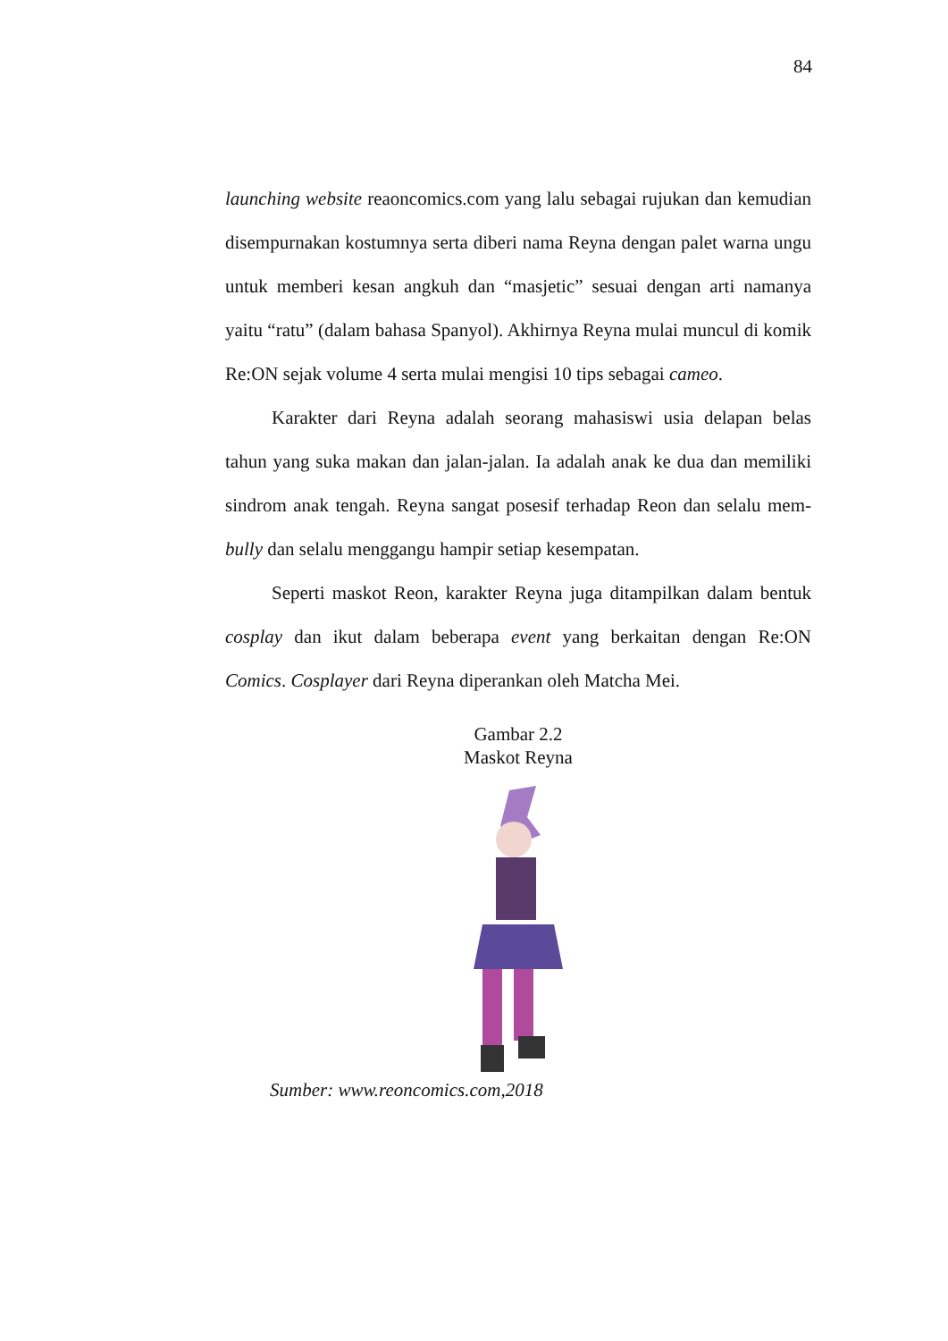84
launching website reaoncomics.com yang lalu sebagai rujukan dan kemudian disempurnakan kostumnya serta diberi nama Reyna dengan palet warna ungu untuk memberi kesan angkuh dan “masjetic” sesuai dengan arti namanya yaitu “ratu” (dalam bahasa Spanyol). Akhirnya Reyna mulai muncul di komik Re:ON sejak volume 4 serta mulai mengisi 10 tips sebagai cameo.
Karakter dari Reyna adalah seorang mahasiswi usia delapan belas tahun yang suka makan dan jalan-jalan. Ia adalah anak ke dua dan memiliki sindrom anak tengah. Reyna sangat posesif terhadap Reon dan selalu mem-bully dan selalu menggangu hampir setiap kesempatan.
Seperti maskot Reon, karakter Reyna juga ditampilkan dalam bentuk cosplay dan ikut dalam beberapa event yang berkaitan dengan Re:ON Comics. Cosplayer dari Reyna diperankan oleh Matcha Mei.
Gambar 2.2
Maskot Reyna
Sumber: www.reoncomics.com,2018